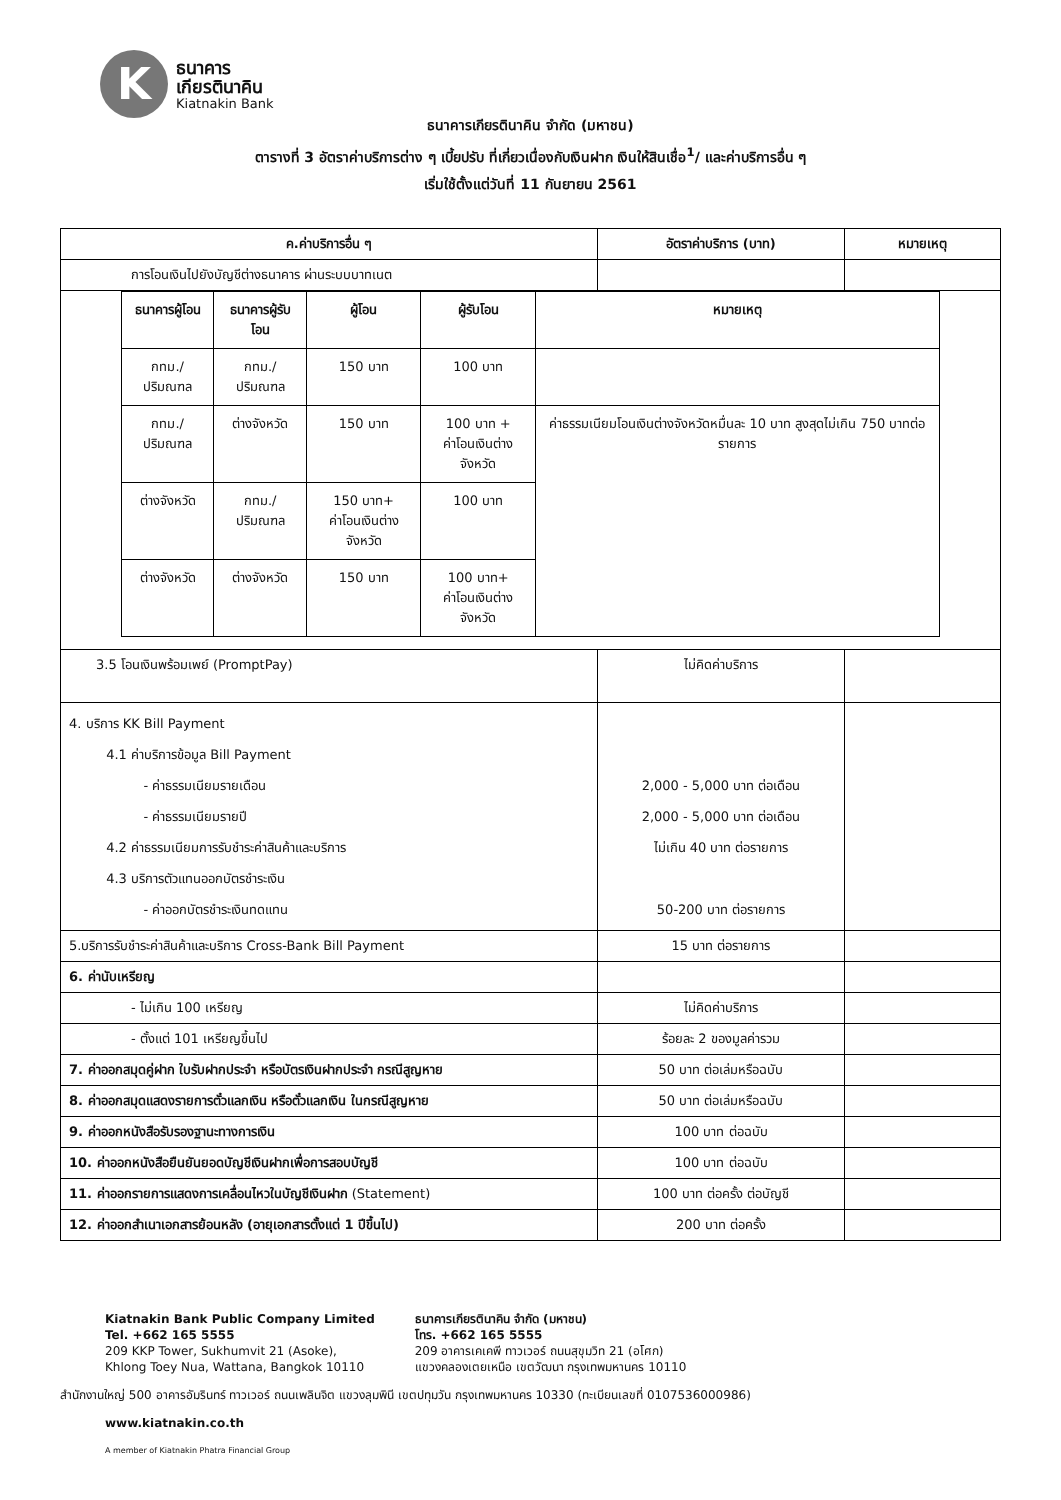K
ธนาคาร
เกียรตินาคิน
Kiatnakin Bank
ธนาคารเกียรตินาคิน จำกัด (มหาชน)
ตารางที่ 3 อัตราค่าบริการต่าง ๆ เบี้ยปรับ ที่เกี่ยวเนื่องกับเงินฝาก เงินให้สินเชื่อ<sup>1</sup>/ และค่าบริการอื่น ๆ
เริ่มใช้ตั้งแต่วันที่ 11 กันยายน 2561
| ค.ค่าบริการอื่น ๆ | อัตราค่าบริการ (บาท) | หมายเหตุ |
| --- | --- | --- |
| การโอนเงินไปยังบัญชีต่างธนาคาร ผ่านระบบบาทเนต | | |
| / ธนาคารผู้โอน / ธนาคารผู้รับโอน / ผู้โอน / ผู้รับโอน / หมายเหตุ / / --- / --- / --- / --- / --- / / กทม./ปริมณฑล / กทม./ปริมณฑล / 150 บาท / 100 บาท / / / กทม./ปริมณฑล / ต่างจังหวัด / 150 บาท / 100 บาท + ค่าโอนเงินต่างจังหวัด / ค่าธรรมเนียมโอนเงินต่างจังหวัดหมื่นละ 10 บาท สูงสุดไม่เกิน 750 บาทต่อรายการ / / ต่างจังหวัด / กทม./ปริมณฑล / 150 บาท+ ค่าโอนเงินต่างจังหวัด / 100 บาท / / / ต่างจังหวัด / ต่างจังหวัด / 150 บาท / 100 บาท+ ค่าโอนเงินต่างจังหวัด / / | | |
| 3.5 โอนเงินพร้อมเพย์ (PromptPay) | ไม่คิดค่าบริการ | |
| 4. บริการ KK Bill Payment 4.1 ค่าบริการข้อมูล Bill Payment - ค่าธรรมเนียมรายเดือน - ค่าธรรมเนียมรายปี 4.2 ค่าธรรมเนียมการรับชำระค่าสินค้าและบริการ 4.3 บริการตัวแทนออกบัตรชำระเงิน - ค่าออกบัตรชำระเงินทดแทน | 2,000 - 5,000 บาท ต่อเดือน 2,000 - 5,000 บาท ต่อเดือน ไม่เกิน 40 บาท ต่อรายการ 50-200 บาท ต่อรายการ | |
| 5.บริการรับชำระค่าสินค้าและบริการ Cross-Bank Bill Payment | 15 บาท ต่อรายการ | |
| 6. ค่านับเหรียญ | | |
| - ไม่เกิน 100 เหรียญ | ไม่คิดค่าบริการ | |
| - ตั้งแต่ 101 เหรียญขึ้นไป | ร้อยละ 2 ของมูลค่ารวม | |
| 7. ค่าออกสมุดคู่ฝาก ใบรับฝากประจำ หรือบัตรเงินฝากประจำ กรณีสูญหาย | 50 บาท ต่อเล่มหรือฉบับ | |
| 8. ค่าออกสมุดแสดงรายการตั๋วแลกเงิน หรือตั๋วแลกเงิน ในกรณีสูญหาย | 50 บาท ต่อเล่มหรือฉบับ | |
| 9. ค่าออกหนังสือรับรองฐานะทางการเงิน | 100 บาท ต่อฉบับ | |
| 10. ค่าออกหนังสือยืนยันยอดบัญชีเงินฝากเพื่อการสอบบัญชี | 100 บาท ต่อฉบับ | |
| 11. ค่าออกรายการแสดงการเคลื่อนไหวในบัญชีเงินฝาก (Statement) | 100 บาท ต่อครั้ง ต่อบัญชี | |
| 12. ค่าออกสำเนาเอกสารย้อนหลัง (อายุเอกสารตั้งแต่ 1 ปีขึ้นไป) | 200 บาท ต่อครั้ง | |
Kiatnakin Bank Public Company Limited
Tel. +662 165 5555
209 KKP Tower, Sukhumvit 21 (Asoke),
Khlong Toey Nua, Wattana, Bangkok 10110
ธนาคารเกียรตินาคิน จำกัด (มหาชน)
โทร. +662 165 5555
209 อาคารเคเคพี ทาวเวอร์ ถนนสุขุมวิท 21 (อโศก)
แขวงคลองเตยเหนือ เขตวัฒนา กรุงเทพมหานคร 10110
สำนักงานใหญ่ 500 อาคารอัมรินทร์ ทาวเวอร์ ถนนเพลินจิต แขวงลุมพินี เขตปทุมวัน กรุงเทพมหานคร 10330 (ทะเบียนเลขที่ 0107536000986)
www.kiatnakin.co.th
A member of Kiatnakin Phatra Financial Group